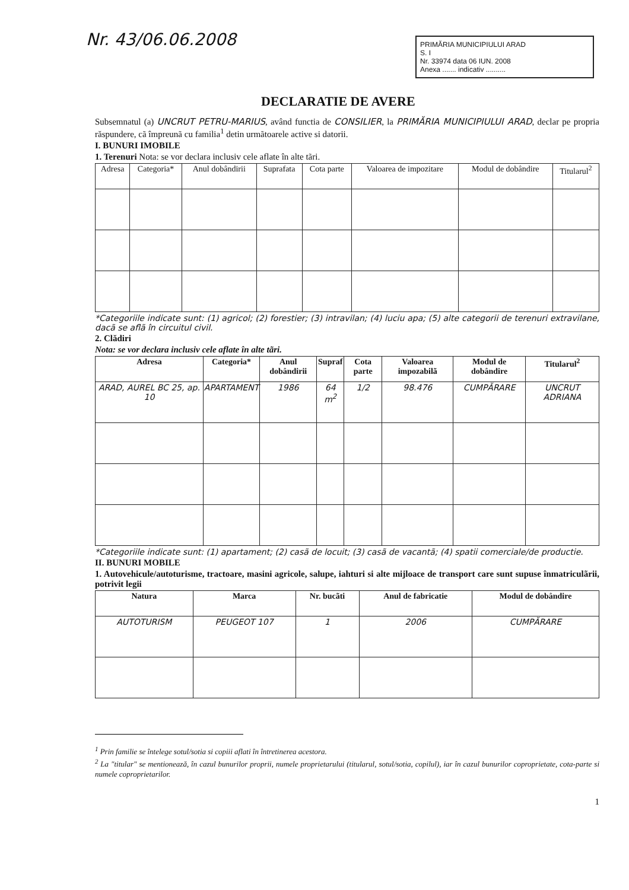Nr. 43/06.06.2008
PRIMĂRIA MUNICIPIULUI ARAD
S. I
Nr. 33974 data 06 IUN. 2008
Anexa ....... indicativ ..........
DECLARATIE DE AVERE
Subsemnatul (a) UNCRUT PETRU-MARIUS, având functia de CONSILIER, la PRIMĂRIA MUNICIPIULUI ARAD, declar pe propria răspundere, cã împreunã cu familia<sup>1</sup> detin urmãtoarele active si datorii.
I. BUNURI IMOBILE
1. Terenuri Nota: se vor declara inclusiv cele aflate în alte tãri.
| Adresa | Categoria* | Anul dobândirii | Suprafata | Cota parte | Valoarea de impozitare | Modul de dobândire | Titularul<sup>2</sup> |
| --- | --- | --- | --- | --- | --- | --- | --- |
*Categoriile indicate sunt: (1) agricol; (2) forestier; (3) intravilan; (4) luciu apa; (5) alte categorii de terenuri extravilane, dacã se aflã în circuitul civil.
2. Clădiri
Nota: se vor declara inclusiv cele aflate în alte tãri.
| Adresa | Categoria* | Anul dobândirii | Supraf | Cota parte | Valoarea impozabilã | Modul de dobândire | Titularul<sup>2</sup> |
| --- | --- | --- | --- | --- | --- | --- | --- |
| ARAD, AUREL BC 25, ap. 10 | APARTAMENT | 1986 | 64 m<sup>2</sup> | 1/2 | 98.476 | CUMPĂRARE | UNCRUT ADRIANA |
*Categoriile indicate sunt: (1) apartament; (2) casã de locuit; (3) casã de vacantã; (4) spatii comerciale/de productie.
II. BUNURI MOBILE
1. Autovehicule/autoturisme, tractoare, masini agricole, salupe, iahturi si alte mijloace de transport care sunt supuse înmatriculãrii, potrivit legii
| Natura | Marca | Nr. bucãti | Anul de fabricatie | Modul de dobândire |
| --- | --- | --- | --- | --- |
| AUTOTURISM | PEUGEOT 107 | 1 | 2006 | CUMPĂRARE |
<sup>1</sup> Prin familie se întelege sotul/sotia si copiii aflati în întretinerea acestora.
<sup>2</sup> La "titular" se mentionează, în cazul bunurilor proprii, numele proprietarului (titularul, sotul/sotia, copilul), iar în cazul bunurilor coproprietate, cota-parte si numele coproprietarilor.
1